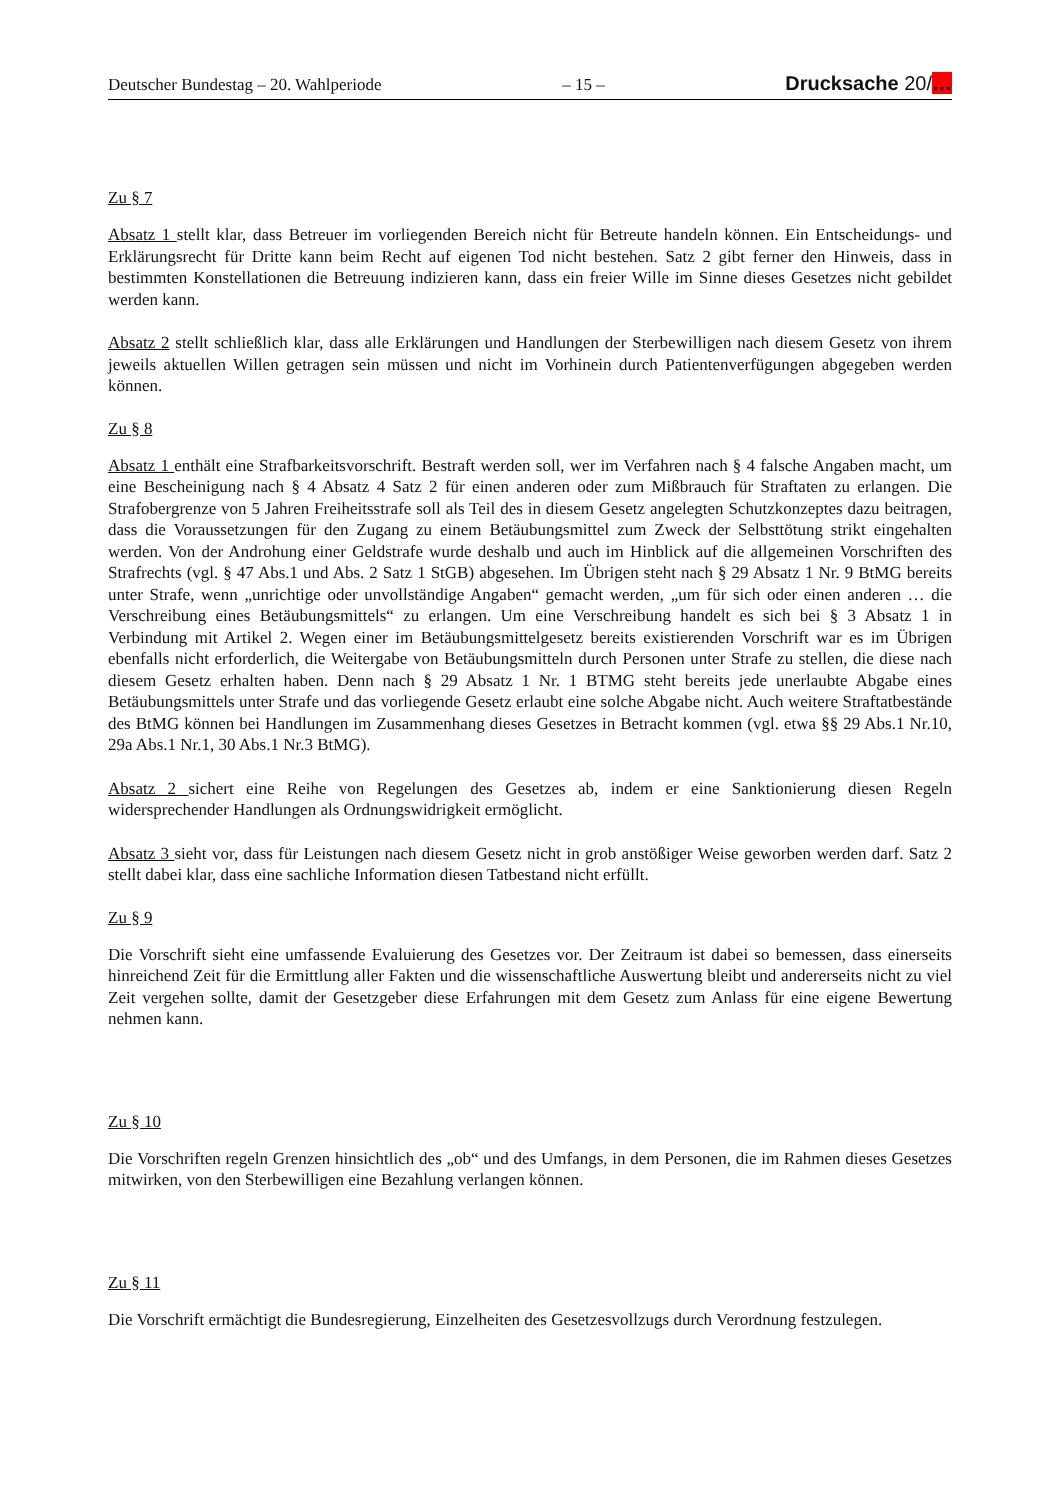Deutscher Bundestag – 20. Wahlperiode – 15 – Drucksache 20/…
Zu § 7
Absatz 1 stellt klar, dass Betreuer im vorliegenden Bereich nicht für Betreute handeln können. Ein Entscheidungs- und Erklärungsrecht für Dritte kann beim Recht auf eigenen Tod nicht bestehen. Satz 2 gibt ferner den Hinweis, dass in bestimmten Konstellationen die Betreuung indizieren kann, dass ein freier Wille im Sinne dieses Gesetzes nicht gebildet werden kann.
Absatz 2 stellt schließlich klar, dass alle Erklärungen und Handlungen der Sterbewilligen nach diesem Gesetz von ihrem jeweils aktuellen Willen getragen sein müssen und nicht im Vorhinein durch Patientenverfügungen abgegeben werden können.
Zu § 8
Absatz 1 enthält eine Strafbarkeitsvorschrift. Bestraft werden soll, wer im Verfahren nach § 4 falsche Angaben macht, um eine Bescheinigung nach § 4 Absatz 4 Satz 2 für einen anderen oder zum Mißbrauch für Straftaten zu erlangen. Die Strafobergrenze von 5 Jahren Freiheitsstrafe soll als Teil des in diesem Gesetz angelegten Schutzkonzeptes dazu beitragen, dass die Voraussetzungen für den Zugang zu einem Betäubungsmittel zum Zweck der Selbsttötung strikt eingehalten werden. Von der Androhung einer Geldstrafe wurde deshalb und auch im Hinblick auf die allgemeinen Vorschriften des Strafrechts (vgl. § 47 Abs.1 und Abs. 2 Satz 1 StGB) abgesehen. Im Übrigen steht nach § 29 Absatz 1 Nr. 9 BtMG bereits unter Strafe, wenn „unrichtige oder unvollständige Angaben“ gemacht werden, „um für sich oder einen anderen … die Verschreibung eines Betäubungsmittels“ zu erlangen. Um eine Verschreibung handelt es sich bei § 3 Absatz 1 in Verbindung mit Artikel 2. Wegen einer im Betäubungsmittelgesetz bereits existierenden Vorschrift war es im Übrigen ebenfalls nicht erforderlich, die Weitergabe von Betäubungsmitteln durch Personen unter Strafe zu stellen, die diese nach diesem Gesetz erhalten haben. Denn nach § 29 Absatz 1 Nr. 1 BTMG steht bereits jede unerlaubte Abgabe eines Betäubungsmittels unter Strafe und das vorliegende Gesetz erlaubt eine solche Abgabe nicht. Auch weitere Straftatbestände des BtMG können bei Handlungen im Zusammenhang dieses Gesetzes in Betracht kommen (vgl. etwa §§ 29 Abs.1 Nr.10, 29a Abs.1 Nr.1, 30 Abs.1 Nr.3 BtMG).
Absatz 2 sichert eine Reihe von Regelungen des Gesetzes ab, indem er eine Sanktionierung diesen Regeln widersprechender Handlungen als Ordnungswidrigkeit ermöglicht.
Absatz 3 sieht vor, dass für Leistungen nach diesem Gesetz nicht in grob anstößiger Weise geworben werden darf. Satz 2 stellt dabei klar, dass eine sachliche Information diesen Tatbestand nicht erfüllt.
Zu § 9
Die Vorschrift sieht eine umfassende Evaluierung des Gesetzes vor. Der Zeitraum ist dabei so bemessen, dass einerseits hinreichend Zeit für die Ermittlung aller Fakten und die wissenschaftliche Auswertung bleibt und andererseits nicht zu viel Zeit vergehen sollte, damit der Gesetzgeber diese Erfahrungen mit dem Gesetz zum Anlass für eine eigene Bewertung nehmen kann.
Zu § 10
Die Vorschriften regeln Grenzen hinsichtlich des „ob“ und des Umfangs, in dem Personen, die im Rahmen dieses Gesetzes mitwirken, von den Sterbewilligen eine Bezahlung verlangen können.
Zu § 11
Die Vorschrift ermächtigt die Bundesregierung, Einzelheiten des Gesetzesvollzugs durch Verordnung festzulegen.